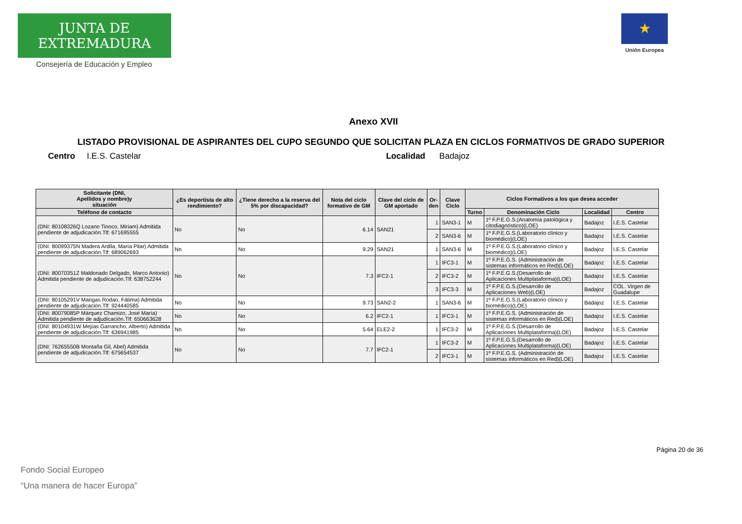JUNTA DE EXTREMADURA
Consejería de Educación y Empleo
★
Unión Europea
Anexo XVII
LISTADO PROVISIONAL DE ASPIRANTES DEL CUPO SEGUNDO QUE SOLICITAN PLAZA EN CICLOS FORMATIVOS DE GRADO SUPERIOR
Centro I.E.S. Castelar Localidad Badajoz
| Solicitante (DNI, Apellidos y nombre)y situación | ¿Es deportista de alto rendimiento? | ¿Tiene derecho a la reserva del 5% por discapacidad? | Nota del ciclo formativo de GM | Clave del ciclo de GM aportado | Or- den | Clave Ciclo | Ciclos Formativos a los que desea acceder | | | |
| --- | --- | --- | --- | --- | --- | --- | --- | --- | --- | --- |
| Teléfono de contacto | | | | | | | Turno | Denominación Ciclo | Localidad | Centro |
| (DNI: 80108326Q Lozano Tinoco, Miriam) Admitida pendiente de adjudicación.Tlf: 671695555 | No | No | 6.14 | SAN21 | 1 | SAN3-1 | M | 1º F.P.E.G.S.(Anatomía patológica y citodiagnóstico)(LOE) | Badajoz | I.E.S. Castelar |
| | | | | | 2 | SAN3-6 | M | 1º F.P.E.G.S.(Laboratorio clínico y biomédico)(LOE) | Badajoz | I.E.S. Castelar |
| (DNI: 80099375N Madera Ardila, María Pilar) Admitida pendiente de adjudicación.Tlf: 689062693 | No | No | 9.29 | SAN21 | 1 | SAN3-6 | M | 1º F.P.E.G.S.(Laboratorio clínico y biomédico)(LOE) | Badajoz | I.E.S. Castelar |
| (DNI: 80070351Z Maldonado Delgado, Marco Antonio) Admitida pendiente de adjudicación.Tlf: 638752244 | No | No | 7.3 | IFC2-1 | 1 | IFC3-1 | M | 1º F.P.E.G.S. (Administración de sistemas informáticos en Red)(LOE) | Badajoz | I.E.S. Castelar |
| | | | | | 2 | IFC3-2 | M | 1º F.P.E.G.S.(Desarrollo de Aplicaciones Multiplataforma)(LOE) | Badajoz | I.E.S. Castelar |
| | | | | | 3 | IFC3-3 | M | 1º F.P.E.G.S.(Desarrollo de Aplicaciones Web)(LOE) | Badajoz | COL. Virgen de Guadalupe |
| (DNI: 80105291V Mangas Rodao, Fátima) Admitida pendiente de adjudicación.Tlf: 924440585 | No | No | 9.73 | SAN2-2 | 1 | SAN3-6 | M | 1º F.P.E.G.S.(Laboratorio clínico y biomédico)(LOE) | Badajoz | I.E.S. Castelar |
| (DNI: 80079085P Márquez Chamizo, José María) Admitida pendiente de adjudicación.Tlf: 650663628 | No | No | 6.2 | IFC2-1 | 1 | IFC3-1 | M | 1º F.P.E.G.S. (Administración de sistemas informáticos en Red)(LOE) | Badajoz | I.E.S. Castelar |
| (DNI: 80104931W Mejías Garrancho, Alberto) Admitida pendiente de adjudicación.Tlf: 636941985 | No | No | 5.64 | ELE2-2 | 1 | IFC3-2 | M | 1º F.P.E.G.S.(Desarrollo de Aplicaciones Multiplataforma)(LOE) | Badajoz | I.E.S. Castelar |
| (DNI: 76265550B Montaña Gil, Abel) Admitida pendiente de adjudicación.Tlf: 675654537 | No | No | 7.7 | IFC2-1 | 1 | IFC3-2 | M | 1º F.P.E.G.S.(Desarrollo de Aplicaciones Multiplataforma)(LOE) | Badajoz | I.E.S. Castelar |
| | | | | | 2 | IFC3-1 | M | 1º F.P.E.G.S. (Administración de sistemas informáticos en Red)(LOE) | Badajoz | I.E.S. Castelar |
Página 20 de 36
Fondo Social Europeo
“Una manera de hacer Europa”